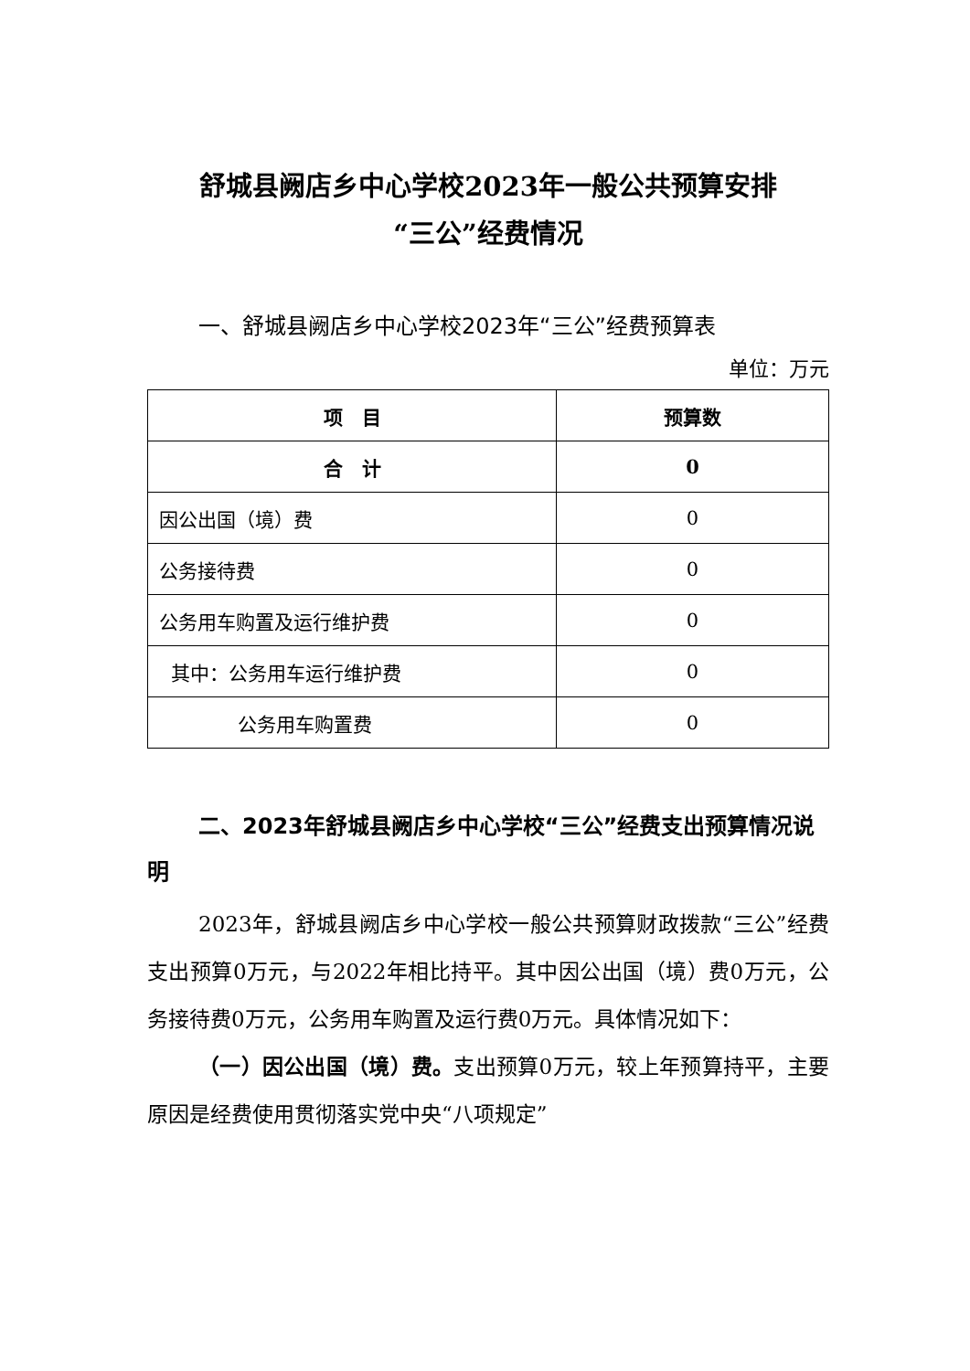舒城县阙店乡中心学校2023年一般公共预算安排
“三公”经费情况
一、舒城县阙店乡中心学校2023年“三公”经费预算表
单位：万元
| 项 目 | 预算数 |
| --- | --- |
| 合 计 | 0 |
| 因公出国（境）费 | 0 |
| 公务接待费 | 0 |
| 公务用车购置及运行维护费 | 0 |
| 其中：公务用车运行维护费 | 0 |
| 公务用车购置费 | 0 |
二、2023年舒城县阙店乡中心学校“三公”经费支出预算情况说明
2023年，舒城县阙店乡中心学校一般公共预算财政拨款“三公”经费支出预算0万元，与2022年相比持平。其中因公出国（境）费0万元，公务接待费0万元，公务用车购置及运行费0万元。具体情况如下：
（一）因公出国（境）费。支出预算0万元，较上年预算持平，主要原因是经费使用贯彻落实党中央“八项规定”